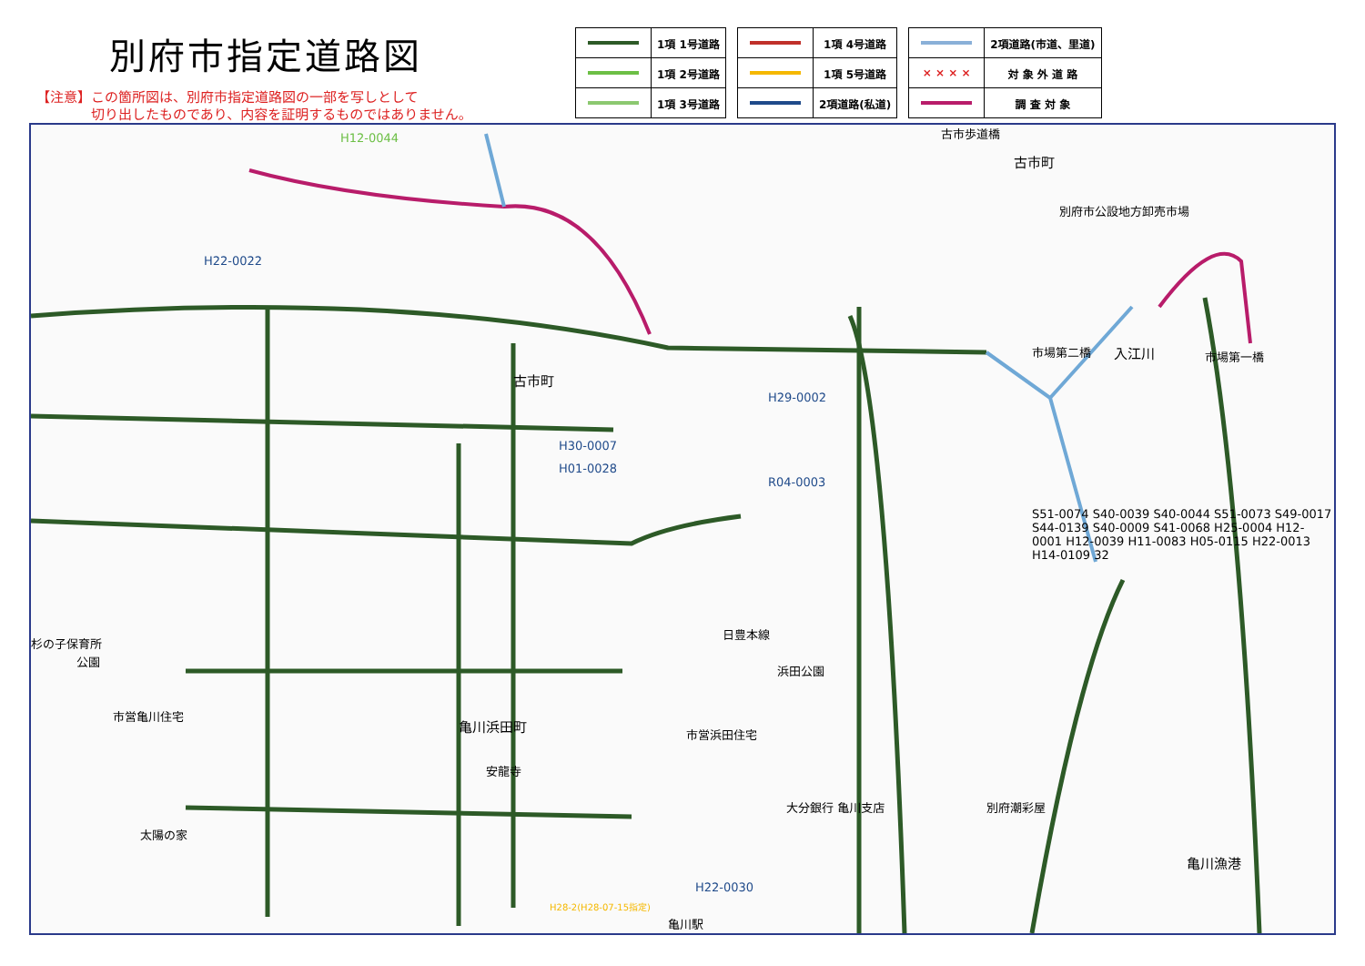別府市指定道路図
【注意】この箇所図は、別府市指定道路図の一部を写しとして
　　　　切り出したものであり、内容を証明するものではありません。
| | 1項 1号道路 |
| | 1項 2号道路 |
| | 1項 3号道路 |
| | 1項 4号道路 |
| | 1項 5号道路 |
| | 2項道路(私道) |
| | 2項道路(市道、里道) |
| × × × × | 対 象 外 道 路 |
| | 調 査 対 象 |
古市町
亀川浜田町
古市町
別府市公設地方卸売市場
入江川
市場第二橋 市場第一橋
H12-0044
H22-0022
H30-0007
H01-0028
H29-0002
R04-0003
H22-0030
亀川駅
安龍寺
亀川漁港
H28-2(H28-07-15指定)
S51-0074 S40-0039 S40-0044 S51-0073 S49-0017 S44-0139 S40-0009 S41-0068 H25-0004 H12-0001 H12-0039 H11-0083 H05-0115 H22-0013 H14-0109 32
公園
日豊本線
浜田公園
杉の子保育所
太陽の家
市営亀川住宅
市営浜田住宅
別府潮彩屋
大分銀行 亀川支店
古市歩道橋